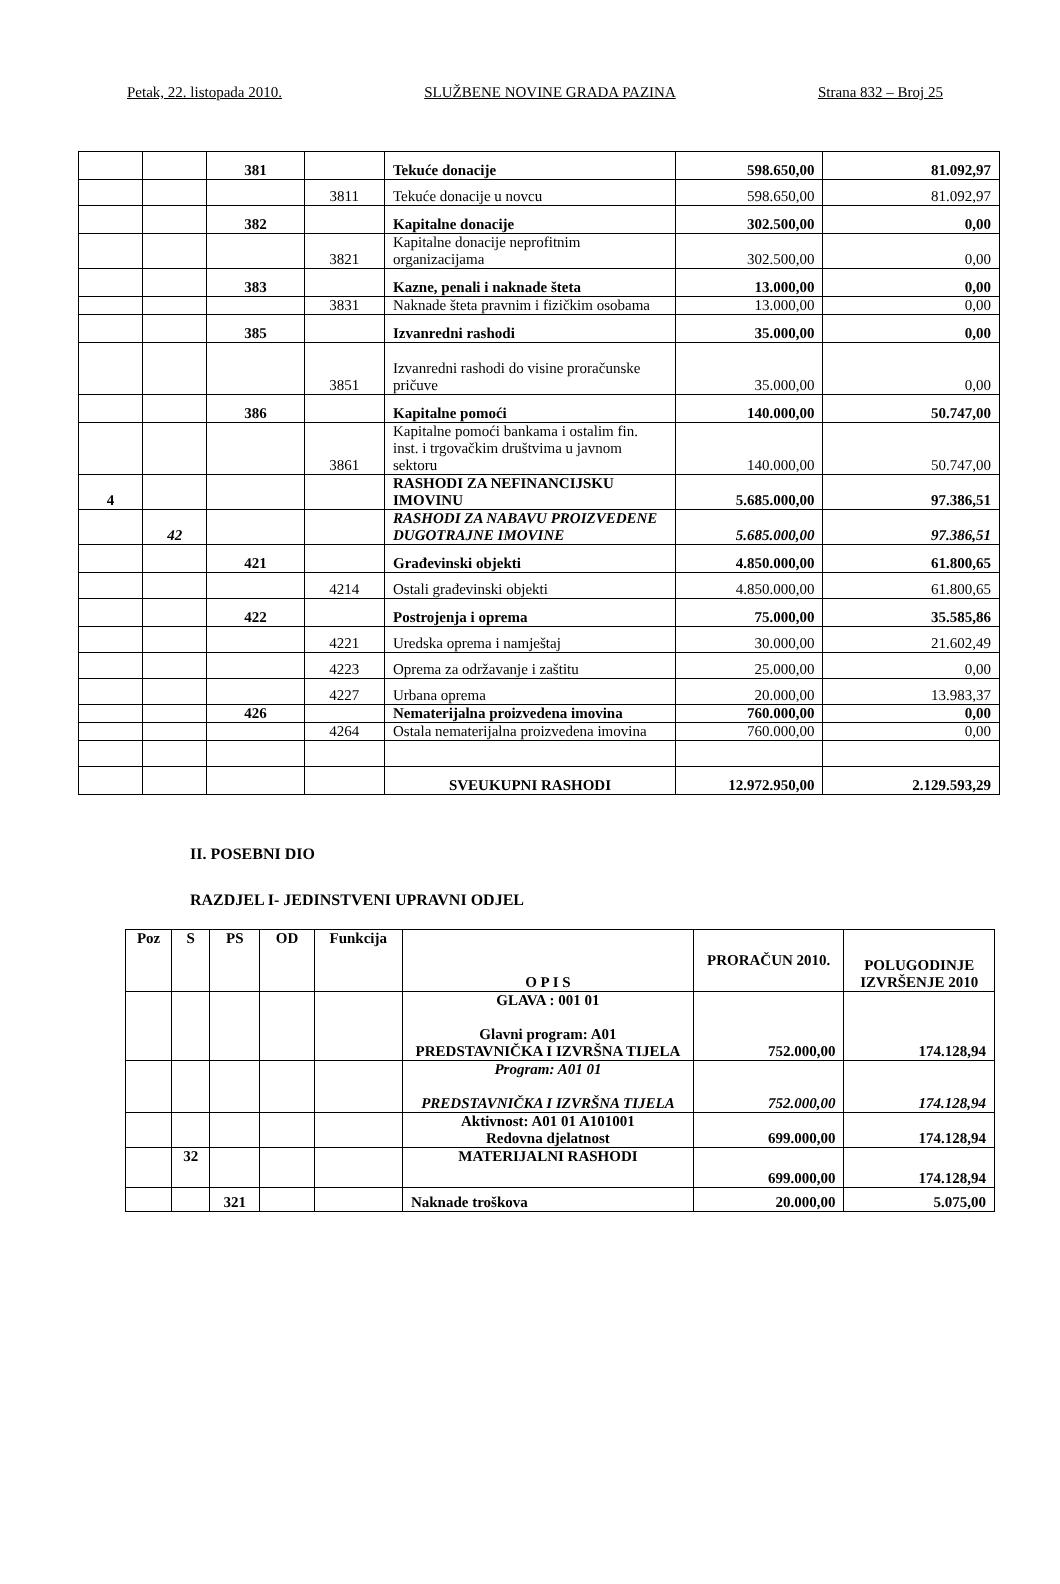Petak, 22. listopada 2010. SLUŽBENE NOVINE GRADA PAZINA Strana 832 – Broj 25
| | | 381 | | Tekuće donacije | 598.650,00 | 81.092,97 |
| | | | 3811 | Tekuće donacije u novcu | 598.650,00 | 81.092,97 |
| | | 382 | | Kapitalne donacije | 302.500,00 | 0,00 |
| | | | 3821 | Kapitalne donacije neprofitnim organizacijama | 302.500,00 | 0,00 |
| | | 383 | | Kazne, penali i naknade šteta | 13.000,00 | 0,00 |
| | | | 3831 | Naknade šteta pravnim i fizičkim osobama | 13.000,00 | 0,00 |
| | | 385 | | Izvanredni rashodi | 35.000,00 | 0,00 |
| | | | 3851 | Izvanredni rashodi do visine proračunske pričuve | 35.000,00 | 0,00 |
| | | 386 | | Kapitalne pomoći | 140.000,00 | 50.747,00 |
| | | | 3861 | Kapitalne pomoći bankama i ostalim fin. inst. i trgovačkim društvima u javnom sektoru | 140.000,00 | 50.747,00 |
| 4 | | | | RASHODI ZA NEFINANCIJSKU IMOVINU | 5.685.000,00 | 97.386,51 |
| | 42 | | | RASHODI ZA NABAVU PROIZVEDENE DUGOTRAJNE IMOVINE | 5.685.000,00 | 97.386,51 |
| | | 421 | | Građevinski objekti | 4.850.000,00 | 61.800,65 |
| | | | 4214 | Ostali građevinski objekti | 4.850.000,00 | 61.800,65 |
| | | 422 | | Postrojenja i oprema | 75.000,00 | 35.585,86 |
| | | | 4221 | Uredska oprema i namještaj | 30.000,00 | 21.602,49 |
| | | | 4223 | Oprema za održavanje i zaštitu | 25.000,00 | 0,00 |
| | | | 4227 | Urbana oprema | 20.000,00 | 13.983,37 |
| | | 426 | | Nematerijalna proizvedena imovina | 760.000,00 | 0,00 |
| | | | 4264 | Ostala nematerijalna proizvedena imovina | 760.000,00 | 0,00 |
| | | | | SVEUKUPNI RASHODI | 12.972.950,00 | 2.129.593,29 |
II. POSEBNI DIO
RAZDJEL I- JEDINSTVENI UPRAVNI ODJEL
| Poz | S | PS | OD | Funkcija | O P I S | PRORAČUN 2010. | POLUGODINJE IZVRŠENJE 2010 |
| --- | --- | --- | --- | --- | --- | --- | --- |
| | | | | | GLAVA : 001 01 Glavni program: A01 PREDSTAVNIČKA I IZVRŠNA TIJELA | 752.000,00 | 174.128,94 |
| | | | | | Program: A01 01 PREDSTAVNIČKA I IZVRŠNA TIJELA | 752.000,00 | 174.128,94 |
| | | | | | Aktivnost: A01 01 A101001 Redovna djelatnost | 699.000,00 | 174.128,94 |
| | 32 | | | | MATERIJALNI RASHODI | 699.000,00 | 174.128,94 |
| | | 321 | | | Naknade troškova | 20.000,00 | 5.075,00 |